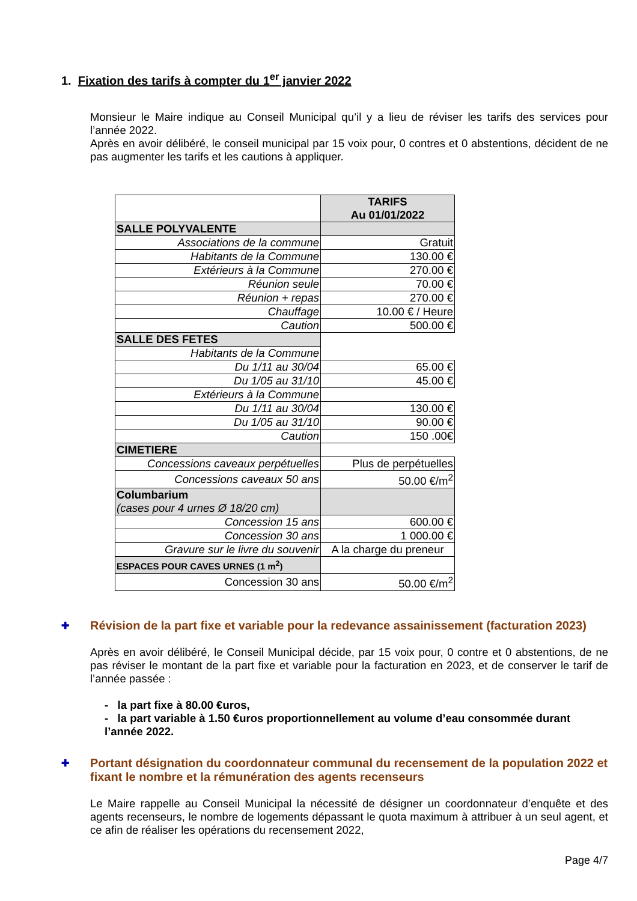1. Fixation des tarifs à compter du 1<sup>er</sup> janvier 2022
Monsieur le Maire indique au Conseil Municipal qu’il y a lieu de réviser les tarifs des services pour l’année 2022.
Après en avoir délibéré, le conseil municipal par 15 voix pour, 0 contres et 0 abstentions, décident de ne pas augmenter les tarifs et les cautions à appliquer.
| | TARIFS Au 01/01/2022 |
| SALLE POLYVALENTE | |
| Associations de la commune | Gratuit |
| Habitants de la Commune | 130.00 € |
| Extérieurs à la Commune | 270.00 € |
| Réunion seule | 70.00 € |
| Réunion + repas | 270.00 € |
| Chauffage | 10.00 € / Heure |
| Caution | 500.00 € |
| SALLE DES FETES | |
| Habitants de la Commune | |
| Du 1/11 au 30/04 | 65.00 € |
| Du 1/05 au 31/10 | 45.00 € |
| Extérieurs à la Commune | |
| Du 1/11 au 30/04 | 130.00 € |
| Du 1/05 au 31/10 | 90.00 € |
| Caution | 150 .00€ |
| CIMETIERE | |
| Concessions caveaux perpétuelles | Plus de perpétuelles |
| Concessions caveaux 50 ans | 50.00 €/m<sup>2</sup> |
| Columbarium (cases pour 4 urnes Ø 18/20 cm) | |
| Concession 15 ans | 600.00 € |
| Concession 30 ans | 1 000.00 € |
| Gravure sur le livre du souvenir | A la charge du preneur |
| ESPACES POUR CAVES URNES (1 m<sup>2</sup>) | |
| Concession 30 ans | 50.00 €/m<sup>2</sup> |
✚ Révision de la part fixe et variable pour la redevance assainissement (facturation 2023)
Après en avoir délibéré, le Conseil Municipal décide, par 15 voix pour, 0 contre et 0 abstentions, de ne pas réviser le montant de la part fixe et variable pour la facturation en 2023, et de conserver le tarif de l’année passée :
- la part fixe à 80.00 €uros,
- la part variable à 1.50 €uros proportionnellement au volume d’eau consommée durant l’année 2022.
✚ Portant désignation du coordonnateur communal du recensement de la population 2022 et fixant le nombre et la rémunération des agents recenseurs
Le Maire rappelle au Conseil Municipal la nécessité de désigner un coordonnateur d’enquête et des agents recenseurs, le nombre de logements dépassant le quota maximum à attribuer à un seul agent, et ce afin de réaliser les opérations du recensement 2022,
Page 4/7